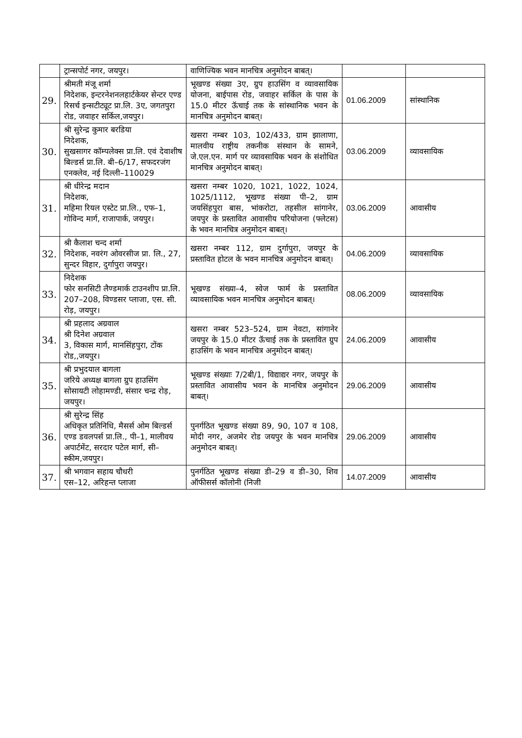| | ट्रान्सपोर्ट नगर, जयपुर। | वाणिज्यिक भवन मानचित्र अनुमोदन बाबत्। | | |
| 29. | श्रीमती मंजू शर्मा निदेशक, इन्टरनेशनलहार्टकेयर सेन्टर एण्ड रिसर्च इन्सटीट्यूट प्रा.लि. 3ए, जगतपुरा रोड, जवाहर सर्किल,जयपुर। | भूखण्ड संख्या 3ए, ग्रुप हाउसिंग व व्यावसायिक योजना, बाईपास रोड, जवाहर सर्किल के पास के 15.0 मीटर ऊॅचाई तक के सांस्थानिक भवन के मानचित्र अनुमोदन बाबत्। | 01.06.2009 | सांस्थानिक |
| 30. | श्री सुरेन्द्र कुमार बरडिया निदेशक, सुखसागर कॉम्पलेक्स प्रा.लि. एवं देवाशीष बिल्डर्स प्रा.लि. बी–6/17, सफदरजंग एनक्लेव, नई दिल्ली–110029 | खसरा नम्बर 103, 102/433, ग्राम झालाणा, मालवीय राष्ट्रीय तकनीक संस्थान के सामने, जे.एल.एन. मार्ग पर व्यावसायिक भवन के संशोधित मानचित्र अनुमोदन बाबत्। | 03.06.2009 | व्यावसायिक |
| 31. | श्री धीरेन्द्र मदान निदेशक, महिमा रियल एस्टेट प्रा.लि., एफ–1, गोविन्द मार्ग, राजापार्क, जयपुर। | खसरा नम्बर 1020, 1021, 1022, 1024, 1025/1112, भूखण्ड संख्या पी–2, ग्राम जयसिंहपुरा बास, भांकरोटा, तहसील सांगानेर, जयपुर के प्रस्तावित आवासीय परियोजना (फ्लेटस) के भवन मानचित्र अनुमोदन बाबत्। | 03.06.2009 | आवासीय |
| 32. | श्री कैलाश चन्द शर्मा निदेशक, नवरंग ओवरसीज प्रा. लि., 27, सुन्दर विहार, दुर्गापुरा जयपुर। | खसरा नम्बर 112, ग्राम दुर्गापुरा, जयपुर के प्रस्तावित होटल के भवन मानचित्र अनुमोदन बाबत्। | 04.06.2009 | व्यावसायिक |
| 33. | निदेशक फोर सनसिटी लैण्डमार्क टाउनशीप प्रा.लि. 207–208, विण्डसर प्लाजा, एस. सी. रोड़, जयपुर। | भूखण्ड संख्या–4, स्वेज फार्म के प्रस्तावित व्यावसायिक भवन मानचित्र अनुमोदन बाबत्। | 08.06.2009 | व्यावसायिक |
| 34. | श्री प्रहलाद अग्रवाल श्री दिनेश अग्रवाल 3, विकास मार्ग, मानसिंहपुरा, टोंक रोड,,जयपुर। | खसरा नम्बर 523–524, ग्राम नेवटा, सांगानेर जयपुर के 15.0 मीटर ऊॅचाई तक के प्रस्तावित ग्रुप हाउसिंग के भवन मानचित्र अनुमोदन बाबत्। | 24.06.2009 | आवासीय |
| 35. | श्री प्रभुदयाल बागला जरिये अध्यक्ष बागला ग्रुप हाउसिंग सोसायटी लोहामण्डी, संसार चन्द्र रोड़, जयपुर। | भूखण्ड संख्याः 7/2बी/1, विद्याद्यर नगर, जयपुर के प्रस्तावित आवासीय भवन के मानचित्र अनुमोदन बाबत्। | 29.06.2009 | आवासीय |
| 36. | श्री सुरेन्द्र सिंह अधिकृत प्रतिनिधि, मैसर्स ओम बिल्डर्स एण्ड डवलपर्स प्रा.लि., पी–1, मालीवय अपार्टमेंट, सरदार पटेल मार्ग, सी–स्कीम,जयपुर। | पुनर्गठित भूखण्ड संख्या 89, 90, 107 व 108, मोदी नगर, अजमेर रोड जयपुर के भवन मानचित्र अनुमोदन बाबत्। | 29.06.2009 | आवासीय |
| 37. | श्री भगवान सहाय चौधरी एस–12, अरिहन्त प्लाजा | पुनर्गठित भूखण्ड संख्या डी–29 व डी–30, शिव ऑफीसर्स कॉलोनी (निजी | 14.07.2009 | आवासीय |